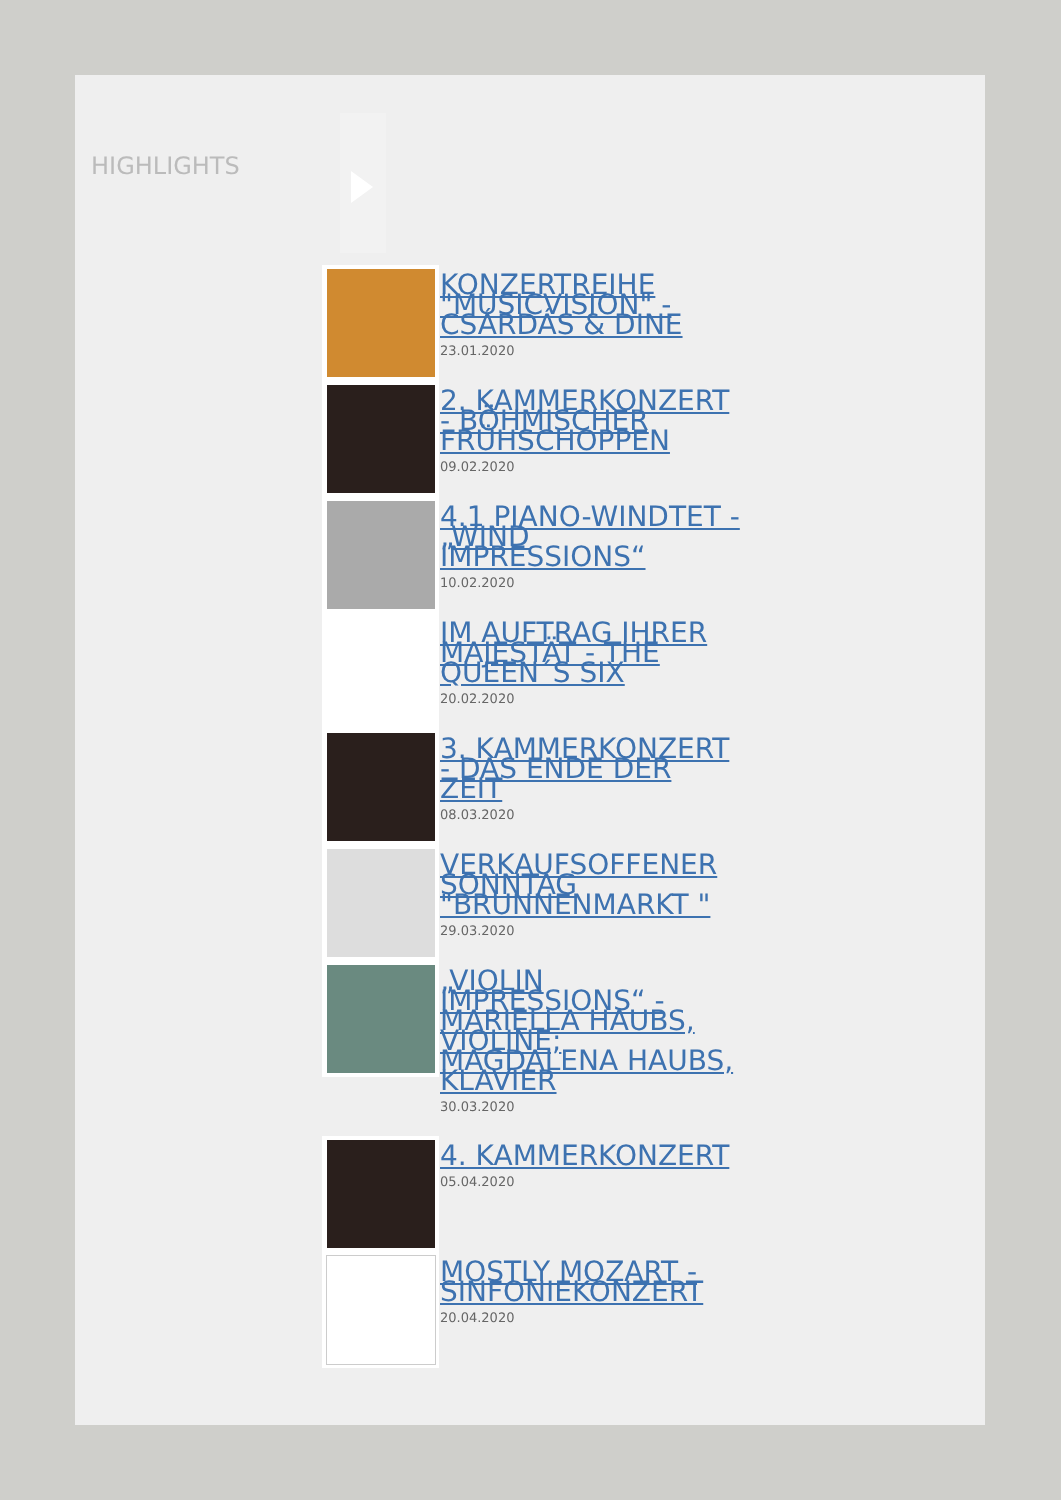HIGHLIGHTS
KONZERTREIHE "MUSICVISION" - CSÁRDÁS & DINE
23.01.2020
2. KAMMERKONZERT - BÖHMISCHER FRÜHSCHOPPEN
09.02.2020
4.1 PIANO-WINDTET - „WIND IMPRESSIONS“
10.02.2020
IM AUFTRAG IHRER MAJESTÄT - THE QUEEN´S SIX
20.02.2020
3. KAMMERKONZERT - DAS ENDE DER ZEIT
08.03.2020
VERKAUFSOFFENER SONNTAG "BRUNNENMARKT "
29.03.2020
„VIOLIN IMPRESSIONS“ - MARIELLA HAUBS, VIOLINE; MAGDALENA HAUBS, KLAVIER
30.03.2020
4. KAMMERKONZERT
05.04.2020
MOSTLY MOZART - SINFONIEKONZERT
20.04.2020